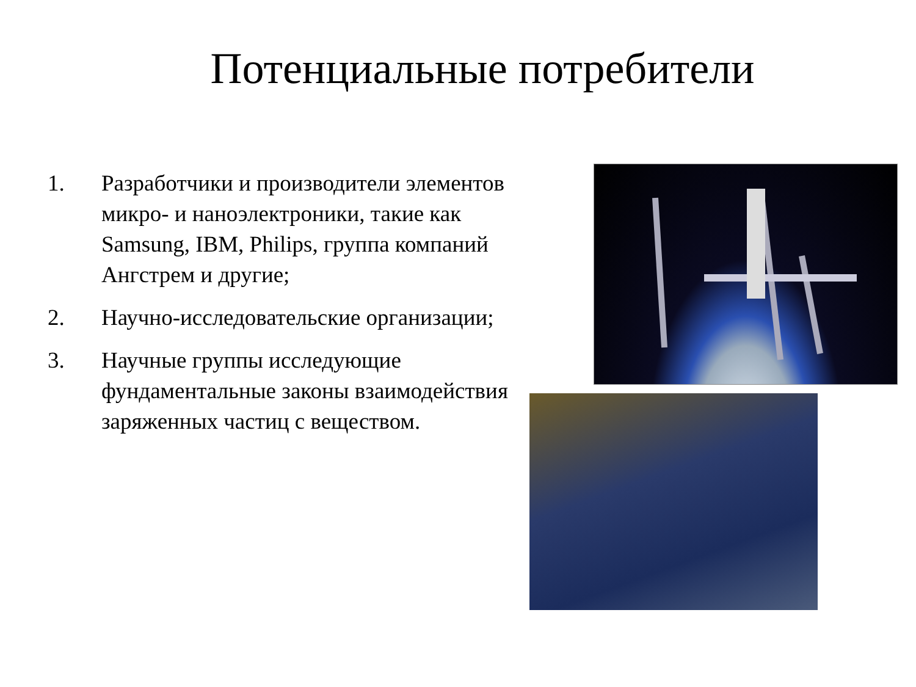Потенциальные потребители
1. Разработчики и производители элементов микро- и наноэлектроники, такие как Samsung, IBM, Philips, группа компаний Ангстрем и другие;
2. Научно-исследовательские организации;
3. Научные группы исследующие фундаментальные законы взаимодействия заряженных частиц с веществом.